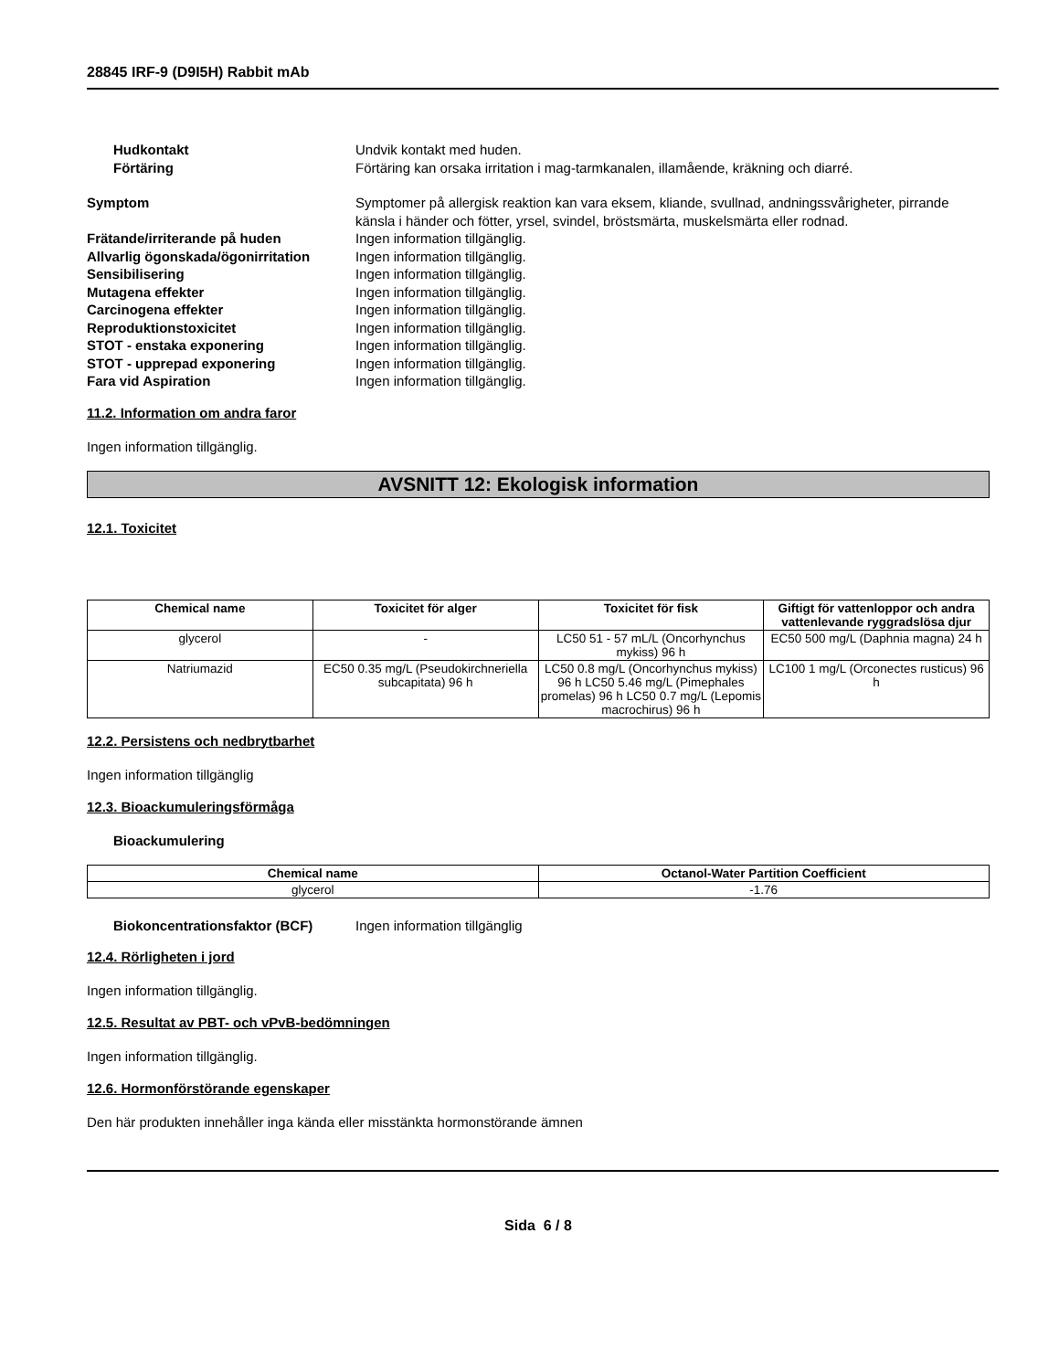28845 IRF-9 (D9I5H) Rabbit mAb
Hudkontakt Undvik kontakt med huden.
Förtäring Förtäring kan orsaka irritation i mag-tarmkanalen, illamående, kräkning och diarré.
Symptom Symptomer på allergisk reaktion kan vara eksem, kliande, svullnad, andningssvårigheter, pirrande känsla i händer och fötter, yrsel, svindel, bröstsmärta, muskelsmärta eller rodnad.
Frätande/irriterande på huden Ingen information tillgänglig.
Allvarlig ögonskada/ögonirritation
Ingen information tillgänglig.
Sensibilisering Ingen information tillgänglig.
Mutagena effekter Ingen information tillgänglig.
Carcinogena effekter Ingen information tillgänglig.
Reproduktionstoxicitet Ingen information tillgänglig.
STOT - enstaka exponering Ingen information tillgänglig.
STOT - upprepad exponering Ingen information tillgänglig.
Fara vid Aspiration Ingen information tillgänglig.
11.2. Information om andra faror
Ingen information tillgänglig.
AVSNITT 12: Ekologisk information
12.1. Toxicitet
| Chemical name | Toxicitet för alger | Toxicitet för fisk | Giftigt för vattenloppor och andra vattenlevande ryggradslösa djur |
| --- | --- | --- | --- |
| glycerol | - | LC50 51 - 57 mL/L (Oncorhynchus mykiss) 96 h | EC50 500 mg/L (Daphnia magna) 24 h |
| Natriumazid | EC50 0.35 mg/L (Pseudokirchneriella subcapitata) 96 h | LC50 0.8 mg/L (Oncorhynchus mykiss) 96 h LC50 5.46 mg/L (Pimephales promelas) 96 h LC50 0.7 mg/L (Lepomis macrochirus) 96 h | LC100 1 mg/L (Orconectes rusticus) 96 h |
12.2. Persistens och nedbrytbarhet
Ingen information tillgänglig
12.3. Bioackumuleringsförmåga
Bioackumulering
| Chemical name | Octanol-Water Partition Coefficient |
| --- | --- |
| glycerol | -1.76 |
Biokoncentrationsfaktor (BCF) Ingen information tillgänglig
12.4. Rörligheten i jord
Ingen information tillgänglig.
12.5. Resultat av PBT- och vPvB-bedömningen
Ingen information tillgänglig.
12.6. Hormonförstörande egenskaper
Den här produkten innehåller inga kända eller misstänkta hormonstörande ämnen
Sida 6 / 8